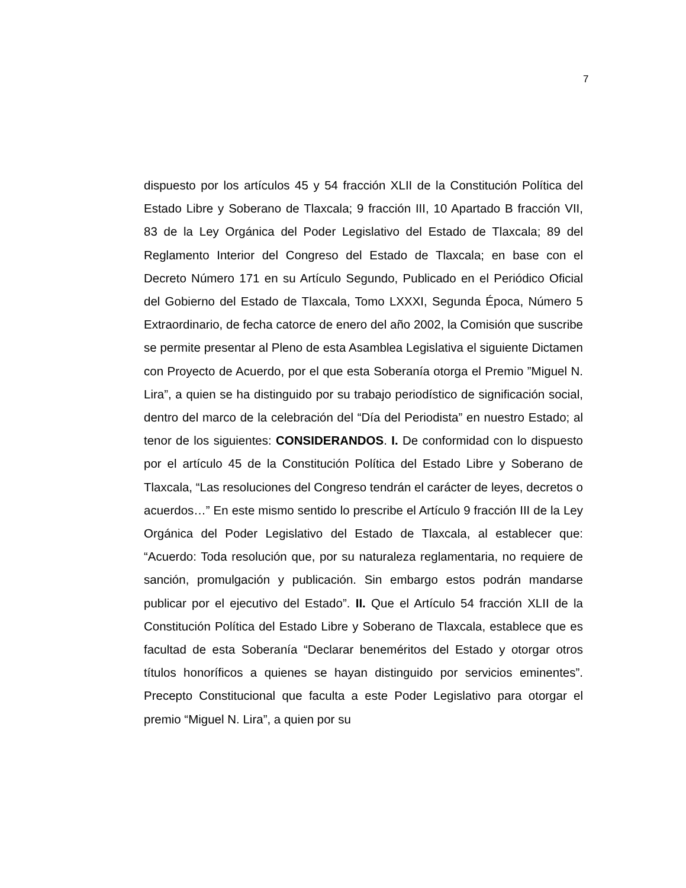7
dispuesto por los artículos 45 y 54 fracción XLII de la Constitución Política del Estado Libre y Soberano de Tlaxcala; 9 fracción III, 10 Apartado B fracción VII, 83 de la Ley Orgánica del Poder Legislativo del Estado de Tlaxcala; 89 del Reglamento Interior del Congreso del Estado de Tlaxcala; en base con el Decreto Número 171 en su Artículo Segundo, Publicado en el Periódico Oficial del Gobierno del Estado de Tlaxcala, Tomo LXXXI, Segunda Época, Número 5 Extraordinario, de fecha catorce de enero del año 2002, la Comisión que suscribe se permite presentar al Pleno de esta Asamblea Legislativa el siguiente Dictamen con Proyecto de Acuerdo, por el que esta Soberanía otorga el Premio ”Miguel N. Lira”, a quien se ha distinguido por su trabajo periodístico de significación social, dentro del marco de la celebración del “Día del Periodista” en nuestro Estado; al tenor de los siguientes: CONSIDERANDOS. I. De conformidad con lo dispuesto por el artículo 45 de la Constitución Política del Estado Libre y Soberano de Tlaxcala, “Las resoluciones del Congreso tendrán el carácter de leyes, decretos o acuerdos…” En este mismo sentido lo prescribe el Artículo 9 fracción III de la Ley Orgánica del Poder Legislativo del Estado de Tlaxcala, al establecer que: “Acuerdo: Toda resolución que, por su naturaleza reglamentaria, no requiere de sanción, promulgación y publicación. Sin embargo estos podrán mandarse publicar por el ejecutivo del Estado”. II. Que el Artículo 54 fracción XLII de la Constitución Política del Estado Libre y Soberano de Tlaxcala, establece que es facultad de esta Soberanía “Declarar beneméritos del Estado y otorgar otros títulos honoríficos a quienes se hayan distinguido por servicios eminentes”. Precepto Constitucional que faculta a este Poder Legislativo para otorgar el premio “Miguel N. Lira”, a quien por su